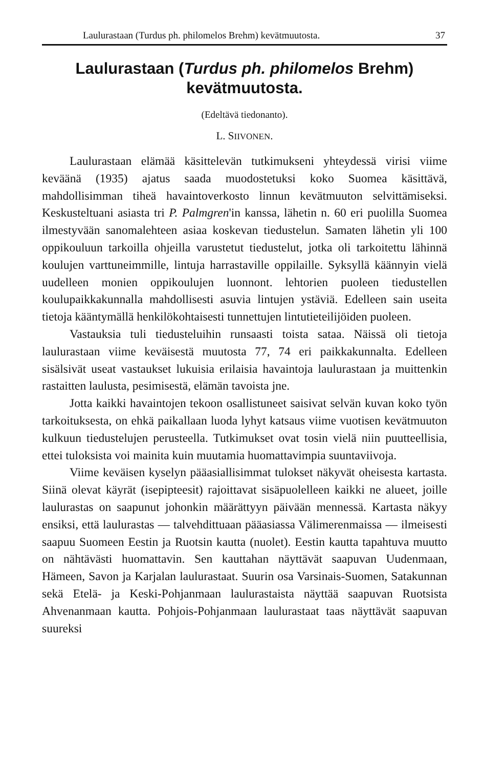Laulurastaan (Turdus ph. philomelos Brehm) kevätmuutosta. 37
Laulurastaan (Turdus ph. philomelos Brehm)
kevätmuutosta.
(Edeltävä tiedonanto).
L. SIIVONEN.
Laulurastaan elämää käsittelevän tutkimukseni yhteydessä virisi viime keväänä (1935) ajatus saada muodostetuksi koko Suomea käsittävä, mahdollisimman tiheä havaintoverkosto linnun kevätmuuton selvittämiseksi. Keskusteltuani asiasta tri P. Palmgren'in kanssa, lähetin n. 60 eri puolilla Suomea ilmestyvään sanomalehteen asiaa koskevan tiedustelun. Samaten lähetin yli 100 oppikouluun tarkoilla ohjeilla varustetut tiedustelut, jotka oli tarkoitettu lähinnä koulujen varttuneimmille, lintuja harrastaville oppilaille. Syksyllä käännyin vielä uudelleen monien oppikoulujen luonnont. lehtorien puoleen tiedustellen koulupaikkakunnalla mahdollisesti asuvia lintujen ystäviä. Edelleen sain useita tietoja kääntymällä henkilökohtaisesti tunnettujen lintutieteilijöiden puoleen.
Vastauksia tuli tiedusteluihin runsaasti toista sataa. Näissä oli tietoja laulurastaan viime keväisestä muutosta 77, 74 eri paikkakunnalta. Edelleen sisälsivät useat vastaukset lukuisia erilaisia havaintoja laulurastaan ja muittenkin rastaitten laulusta, pesimisestä, elämän tavoista jne.
Jotta kaikki havaintojen tekoon osallistuneet saisivat selvän kuvan koko työn tarkoituksesta, on ehkä paikallaan luoda lyhyt katsaus viime vuotisen kevätmuuton kulkuun tiedustelujen perusteella. Tutkimukset ovat tosin vielä niin puutteellisia, ettei tuloksista voi mainita kuin muutamia huomattavimpia suuntaviivoja.
Viime keväisen kyselyn pääasiallisimmat tulokset näkyvät oheisesta kartasta. Siinä olevat käyrät (isepipteesit) rajoittavat sisäpuolelleen kaikki ne alueet, joille laulurastas on saapunut johonkin määrättyyn päivään mennessä. Kartasta näkyy ensiksi, että laulurastas — talvehdittuaan pääasiassa Välimerenmaissa — ilmeisesti saapuu Suomeen Eestin ja Ruotsin kautta (nuolet). Eestin kautta tapahtuva muutto on nähtävästi huomattavin. Sen kauttahan näyttävät saapuvan Uudenmaan, Hämeen, Savon ja Karjalan laulurastaat. Suurin osa Varsinais-Suomen, Satakunnan sekä Etelä- ja Keski-Pohjanmaan laulurastaista näyttää saapuvan Ruotsista Ahvenanmaan kautta. Pohjois-Pohjanmaan laulurastaat taas näyttävät saapuvan suureksi